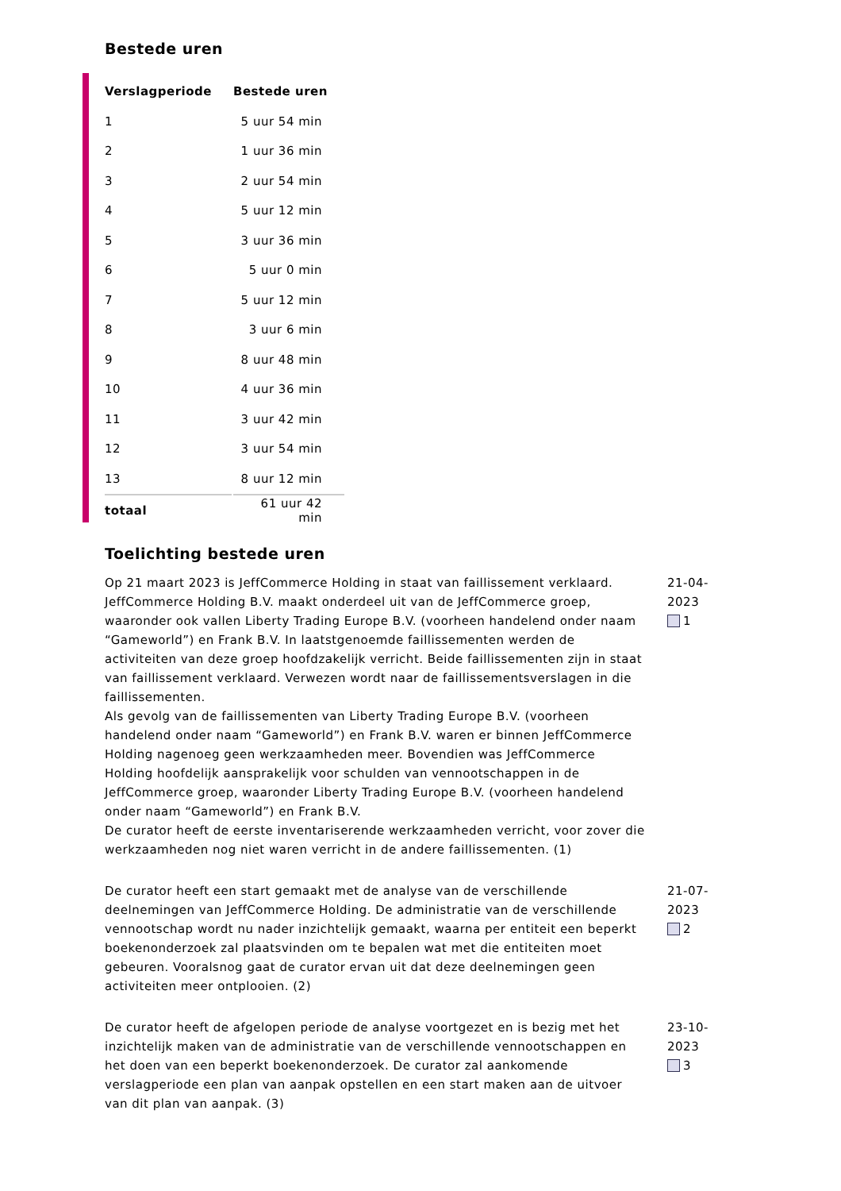Bestede uren
| Verslagperiode | Bestede uren |
| --- | --- |
| 1 | 5 uur 54 min |
| 2 | 1 uur 36 min |
| 3 | 2 uur 54 min |
| 4 | 5 uur 12 min |
| 5 | 3 uur 36 min |
| 6 | 5 uur 0 min |
| 7 | 5 uur 12 min |
| 8 | 3 uur 6 min |
| 9 | 8 uur 48 min |
| 10 | 4 uur 36 min |
| 11 | 3 uur 42 min |
| 12 | 3 uur 54 min |
| 13 | 8 uur 12 min |
| totaal | 61 uur 42 min |
Toelichting bestede uren
Op 21 maart 2023 is JeffCommerce Holding in staat van faillissement verklaard. JeffCommerce Holding B.V. maakt onderdeel uit van de JeffCommerce groep, waaronder ook vallen Liberty Trading Europe B.V. (voorheen handelend onder naam “Gameworld”) en Frank B.V. In laatstgenoemde faillissementen werden de activiteiten van deze groep hoofdzakelijk verricht. Beide faillissementen zijn in staat van faillissement verklaard. Verwezen wordt naar de faillissementsverslagen in die faillissementen.
Als gevolg van de faillissementen van Liberty Trading Europe B.V. (voorheen handelend onder naam “Gameworld”) en Frank B.V. waren er binnen JeffCommerce Holding nagenoeg geen werkzaamheden meer. Bovendien was JeffCommerce Holding hoofdelijk aansprakelijk voor schulden van vennootschappen in de JeffCommerce groep, waaronder Liberty Trading Europe B.V. (voorheen handelend onder naam “Gameworld”) en Frank B.V.
De curator heeft de eerste inventariserende werkzaamheden verricht, voor zover die werkzaamheden nog niet waren verricht in de andere faillissementen. (1)
21-04-2023
1
De curator heeft een start gemaakt met de analyse van de verschillende deelnemingen van JeffCommerce Holding. De administratie van de verschillende vennootschap wordt nu nader inzichtelijk gemaakt, waarna per entiteit een beperkt boekenonderzoek zal plaatsvinden om te bepalen wat met die entiteiten moet gebeuren. Vooralsnog gaat de curator ervan uit dat deze deelnemingen geen activiteiten meer ontplooien. (2)
21-07-2023
2
De curator heeft de afgelopen periode de analyse voortgezet en is bezig met het inzichtelijk maken van de administratie van de verschillende vennootschappen en het doen van een beperkt boekenonderzoek. De curator zal aankomende verslagperiode een plan van aanpak opstellen en een start maken aan de uitvoer van dit plan van aanpak. (3)
23-10-2023
3